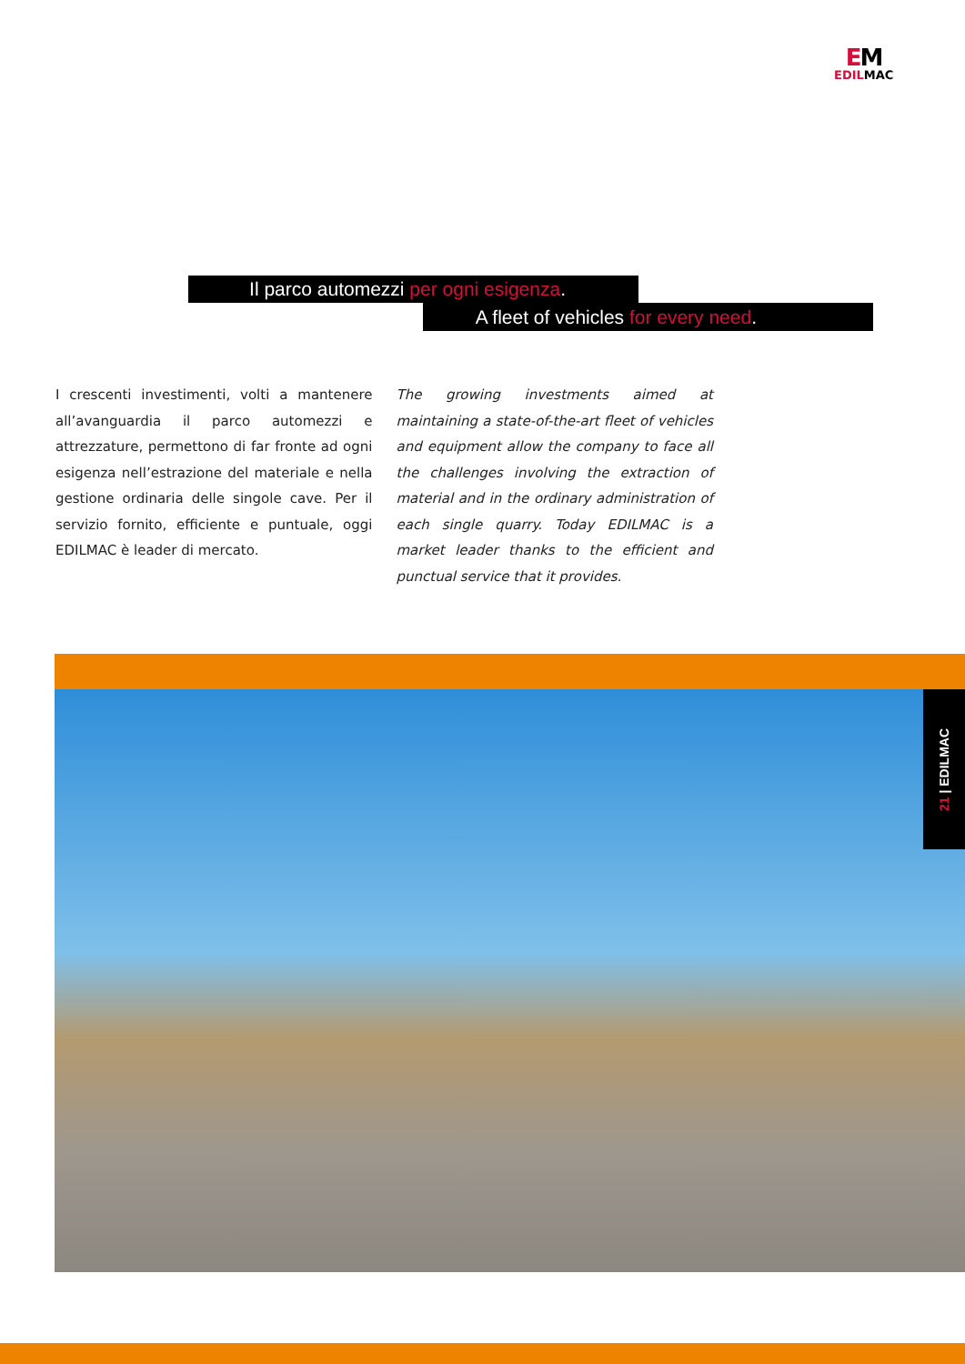EM
EDILMAC
Il parco automezzi per ogni esigenza.
A fleet of vehicles for every need.
I crescenti investimenti, volti a mantenere all’avanguardia il parco automezzi e attrezzature, permettono di far fronte ad ogni esigenza nell’estrazione del materiale e nella gestione ordinaria delle singole cave. Per il servizio fornito, efficiente e puntuale, oggi EDILMAC è leader di mercato.
The growing investments aimed at maintaining a state-of-the-art fleet of vehicles and equipment allow the company to face all the challenges involving the extraction of material and in the ordinary administration of each single quarry. Today EDILMAC is a market leader thanks to the efficient and punctual service that it provides.
21 | EDILMAC